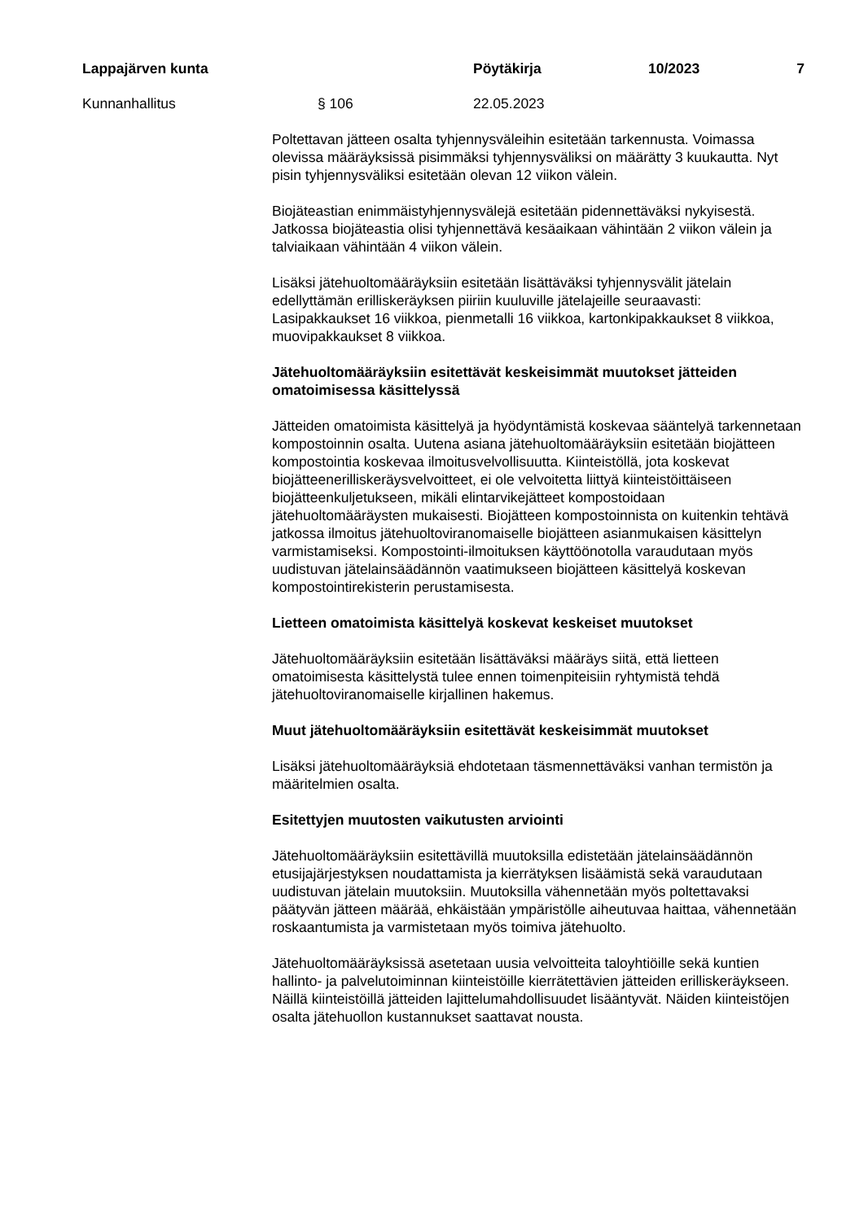Lappajärven kunta Pöytäkirja 10/2023 7
Kunnanhallitus § 106 22.05.2023
Poltettavan jätteen osalta tyhjennysväleihin esitetään tarkennusta. Voimassa olevissa määräyksissä pisimmäksi tyhjennysväliksi on määrätty 3 kuukautta. Nyt pisin tyhjennysväliksi esitetään olevan 12 viikon välein.
Biojäteastian enimmäistyhjennysvälejä esitetään pidennettäväksi nykyisestä. Jatkossa biojäteastia olisi tyhjennettävä kesäaikaan vähintään 2 viikon välein ja talviaikaan vähintään 4 viikon välein.
Lisäksi jätehuoltomääräyksiin esitetään lisättäväksi tyhjennysvälit jätelain edellyttämän erilliskeräyksen piiriin kuuluville jätelajeille seuraavasti: Lasipakkaukset 16 viikkoa, pienmetalli 16 viikkoa, kartonkipakkaukset 8 viikkoa, muovipakkaukset 8 viikkoa.
Jätehuoltomääräyksiin esitettävät keskeisimmät muutokset jätteiden omatoimisessa käsittelyssä
Jätteiden omatoimista käsittelyä ja hyödyntämistä koskevaa sääntelyä tarkennetaan kompostoinnin osalta. Uutena asiana jätehuoltomääräyksiin esitetään biojätteen kompostointia koskevaa ilmoitusvelvollisuutta. Kiinteistöllä, jota koskevat biojätteenerilliskeräysvelvoitteet, ei ole velvoitetta liittyä kiinteistöittäiseen biojätteenkuljetukseen, mikäli elintarvikejätteet kompostoidaan jätehuoltomääräysten mukaisesti. Biojätteen kompostoinnista on kuitenkin tehtävä jatkossa ilmoitus jätehuoltoviranomaiselle biojätteen asianmukaisen käsittelyn varmistamiseksi. Kompostointi-ilmoituksen käyttöönotolla varaudutaan myös uudistuvan jätelainsäädännön vaatimukseen biojätteen käsittelyä koskevan kompostointirekisterin perustamisesta.
Lietteen omatoimista käsittelyä koskevat keskeiset muutokset
Jätehuoltomääräyksiin esitetään lisättäväksi määräys siitä, että lietteen omatoimisesta käsittelystä tulee ennen toimenpiteisiin ryhtymistä tehdä jätehuoltoviranomaiselle kirjallinen hakemus.
Muut jätehuoltomääräyksiin esitettävät keskeisimmät muutokset
Lisäksi jätehuoltomääräyksiä ehdotetaan täsmennettäväksi vanhan termistön ja määritelmien osalta.
Esitettyjen muutosten vaikutusten arviointi
Jätehuoltomääräyksiin esitettävillä muutoksilla edistetään jätelainsäädännön etusijajärjestyksen noudattamista ja kierrätyksen lisäämistä sekä varaudutaan uudistuvan jätelain muutoksiin. Muutoksilla vähennetään myös poltettavaksi päätyvän jätteen määrää, ehkäistään ympäristölle aiheutuvaa haittaa, vähennetään roskaantumista ja varmistetaan myös toimiva jätehuolto.
Jätehuoltomääräyksissä asetetaan uusia velvoitteita taloyhtiöille sekä kuntien hallinto- ja palvelutoiminnan kiinteistöille kierrätettävien jätteiden erilliskeräykseen. Näillä kiinteistöillä jätteiden lajittelumahdollisuudet lisääntyvät. Näiden kiinteistöjen osalta jätehuollon kustannukset saattavat nousta.